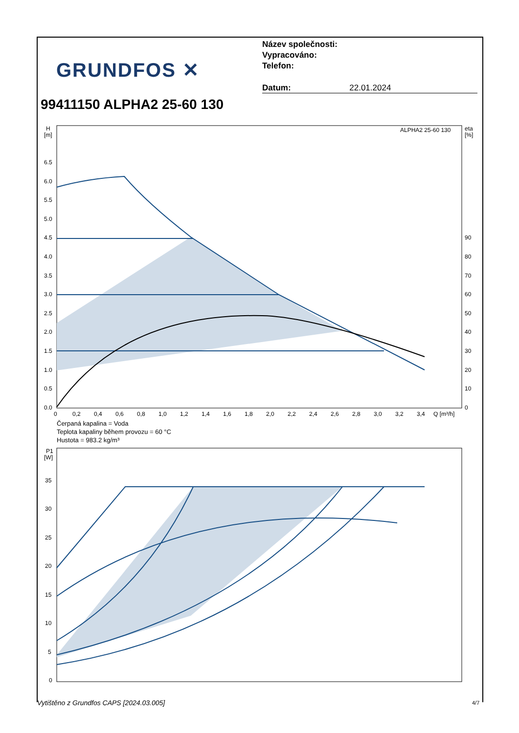GRUNDFOS ✕
Název společnosti:
Vypracováno:
Telefon:
Datum: 22.01.2024
99411150 ALPHA2 25-60 130
H
[m]
eta
[%]
ALPHA2 25-60 130
6.5
6.0
5.5
5.0
4.5
4.0
3.5
3.0
2.5
2.0
1.5
1.0
0.5
0.0
90
80
70
60
50
40
30
20
10
0
0
0,2
0,4
0,6
0,8
1,0
1,2
1,4
1,6
1,8
2,0
2,2
2,4
2,6
2,8
3,0
3,2
3,4
Q [m³/h]
P1
[W]
35
30
25
20
15
10
5
0
Čerpaná kapalina = Voda
Teplota kapaliny během provozu = 60 °C
Hustota = 983.2 kg/m³
Vytištěno z Grundfos CAPS [2024.03.005]
4/7